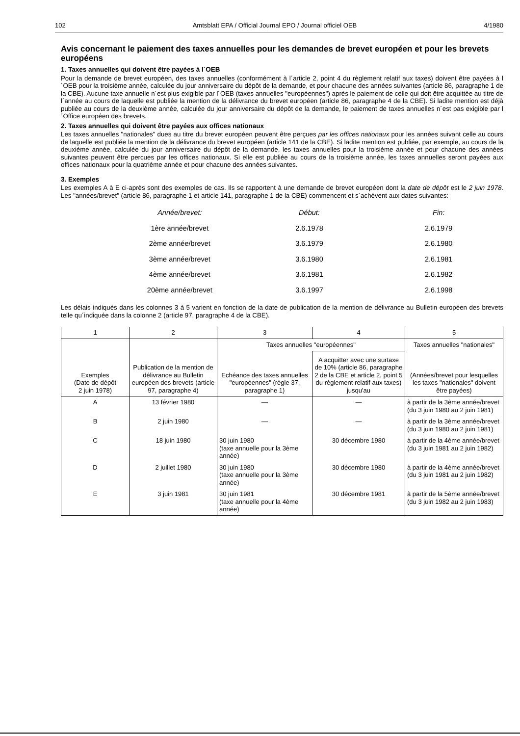102 Amtsblatt EPA / Official Journal EPO / Journal officiel OEB 4/1980
Avis concernant le paiement des taxes annuelles pour les demandes de brevet européen et pour les brevets européens
1. Taxes annuelles qui doivent être payées à l´OEB
Pour la demande de brevet européen, des taxes annuelles (conformément à l´article 2, point 4 du règlement relatif aux taxes) doivent être payées à l´OEB pour la troisième année, calculée du jour anniversaire du dépôt de la demande, et pour chacune des années suivantes (article 86, paragraphe 1 de la CBE). Aucune taxe annuelle n´est plus exigible par l´OEB (taxes annuelles "européennes") après le paiement de celle qui doit être acquittée au titre de l´année au cours de laquelle est publiée la mention de la délivrance du brevet européen (article 86, paragraphe 4 de la CBE). Si ladite mention est déjà publiée au cours de la deuxième année, calculée du jour anniversaire du dépôt de la demande, le paiement de taxes annuelles n´est pas exigible par l´Office européen des brevets.
2. Taxes annuelles qui doivent être payées aux offices nationaux
Les taxes annuelles "nationales" dues au titre du brevet européen peuvent être perçues par les offices nationaux pour les années suivant celle au cours de laquelle est publiée la mention de la délivrance du brevet européen (article 141 de la CBE). Si ladite mention est publiée, par exemple, au cours de la deuxième année, calculée du jour anniversaire du dépôt de la demande, les taxes annuelles pour la troisième année et pour chacune des années suivantes peuvent être percues par les offices nationaux. Si elle est publiée au cours de la troisième année, les taxes annuelles seront payées aux offices nationaux pour la quatrième année et pour chacune des années suivantes.
3. Exemples
Les exemples A à E ci-après sont des exemples de cas. Ils se rapportent à une demande de brevet européen dont la date de dépôt est le 2 juin 1978. Les "années/brevet" (article 86, paragraphe 1 et article 141, paragraphe 1 de la CBE) commencent et s´achèvent aux dates suivantes:
| Année/brevet: | Début: | Fin: |
| 1ère année/brevet | 2.6.1978 | 2.6.1979 |
| 2ème année/brevet | 3.6.1979 | 2.6.1980 |
| 3ème année/brevet | 3.6.1980 | 2.6.1981 |
| 4ème année/brevet | 3.6.1981 | 2.6.1982 |
| 20ème année/brevet | 3.6.1997 | 2.6.1998 |
Les délais indiqués dans les colonnes 3 à 5 varient en fonction de la date de publication de la mention de délivrance au Bulletin européen des brevets telle qu´indiquée dans la colonne 2 (article 97, paragraphe 4 de la CBE).
| 1 | 2 | 3 | 4 | 5 |
| --- | --- | --- | --- | --- |
| Exemples (Date de dépôt 2 juin 1978) | Publication de la mention de délivrance au Bulletin européen des brevets (article 97, paragraphe 4) | Taxes annuelles "européennes" | | Taxes annuelles "nationales" (Années/brevet pour lesquelles les taxes "nationales" doivent être payées) |
| | | Echéance des taxes annuelles "européennes" (règle 37, paragraphe 1) | A acquitter avec une surtaxe de 10% (article 86, paragraphe 2 de la CBE et article 2, point 5 du règlement relatif aux taxes) jusqu'au | |
| A | 13 février 1980 | — | — | à partir de la 3ème année/brevet (du 3 juin 1980 au 2 juin 1981) |
| B | 2 juin 1980 | — | — | à partir de la 3ème année/brevet (du 3 juin 1980 au 2 juin 1981) |
| C | 18 juin 1980 | 30 juin 1980 (taxe annuelle pour la 3ème année) | 30 décembre 1980 | à partir de la 4ème année/brevet (du 3 juin 1981 au 2 juin 1982) |
| D | 2 juillet 1980 | 30 juin 1980 (taxe annuelle pour la 3ème année) | 30 décembre 1980 | à partir de la 4ème année/brevet (du 3 juin 1981 au 2 juin 1982) |
| E | 3 juin 1981 | 30 juin 1981 (taxe annuelle pour la 4ème année) | 30 décembre 1981 | à partir de la 5ème année/brevet (du 3 juin 1982 au 2 juin 1983) |